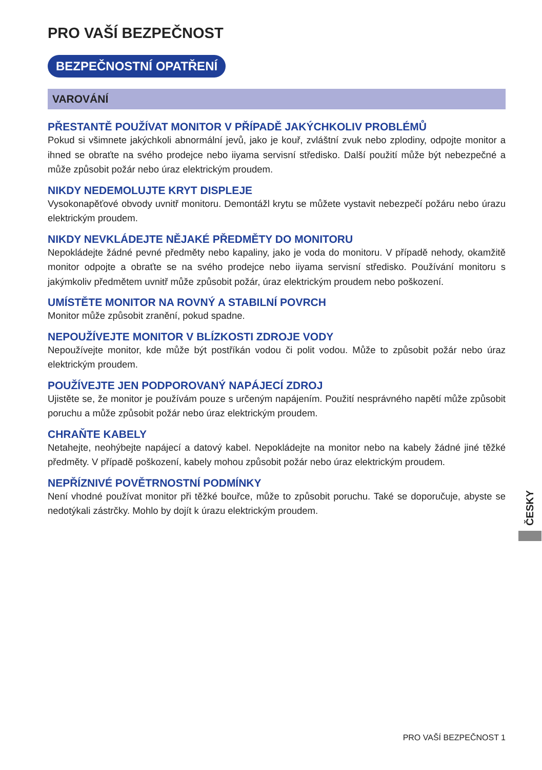PRO VAŠÍ BEZPEČNOST
BEZPEČNOSTNÍ OPATŘENÍ
VAROVÁNÍ
PŘESTANTĚ POUŽÍVAT MONITOR V PŘÍPADĚ JAKÝCHKOLIV PROBLÉMŮ
Pokud si všimnete jakýchkoli abnormální jevů, jako je kouř, zvláštní zvuk nebo zplodiny, odpojte monitor a ihned se obraťte na svého prodejce nebo iiyama servisní středisko. Další použití může být nebezpečné a může způsobit požár nebo úraz elektrickým proudem.
NIKDY NEDEMOLUJTE KRYT DISPLEJE
Vysokonapěťové obvody uvnitř monitoru. Demontážl krytu se můžete vystavit nebezpečí požáru nebo úrazu elektrickým proudem.
NIKDY NEVKLÁDEJTE NĚJAKÉ PŘEDMĚTY DO MONITORU
Nepokládejte žádné pevné předměty nebo kapaliny, jako je voda do monitoru. V případě nehody, okamžitě monitor odpojte a obraťte se na svého prodejce nebo iiyama servisní středisko. Používání monitoru s jakýmkoliv předmětem uvnitř může způsobit požár, úraz elektrickým proudem nebo poškození.
UMÍSTĚTE MONITOR NA ROVNÝ A STABILNÍ POVRCH
Monitor může způsobit zranění, pokud spadne.
NEPOUŽÍVEJTE MONITOR V BLÍZKOSTI ZDROJE VODY
Nepoužívejte monitor, kde může být postříkán vodou či polit vodou. Může to způsobit požár nebo úraz elektrickým proudem.
POUŽÍVEJTE JEN PODPOROVANÝ NAPÁJECÍ ZDROJ
Ujistěte se, že monitor je používám pouze s určeným napájením. Použití nesprávného napětí může způsobit poruchu a může způsobit požár nebo úraz elektrickým proudem.
CHRAŇTE KABELY
Netahejte, neohýbejte napájecí a datový kabel. Nepokládejte na monitor nebo na kabely žádné jiné těžké předměty. V případě poškození, kabely mohou způsobit požár nebo úraz elektrickým proudem.
NEPŘÍZNIVÉ POVĚTRNOSTNÍ PODMÍNKY
Není vhodné používat monitor při těžké bouřce, může to způsobit poruchu. Také se doporučuje, abyste se nedotýkali zástrčky. Mohlo by dojít k úrazu elektrickým proudem.
ČESKY
PRO VAŠÍ BEZPEČNOST 1